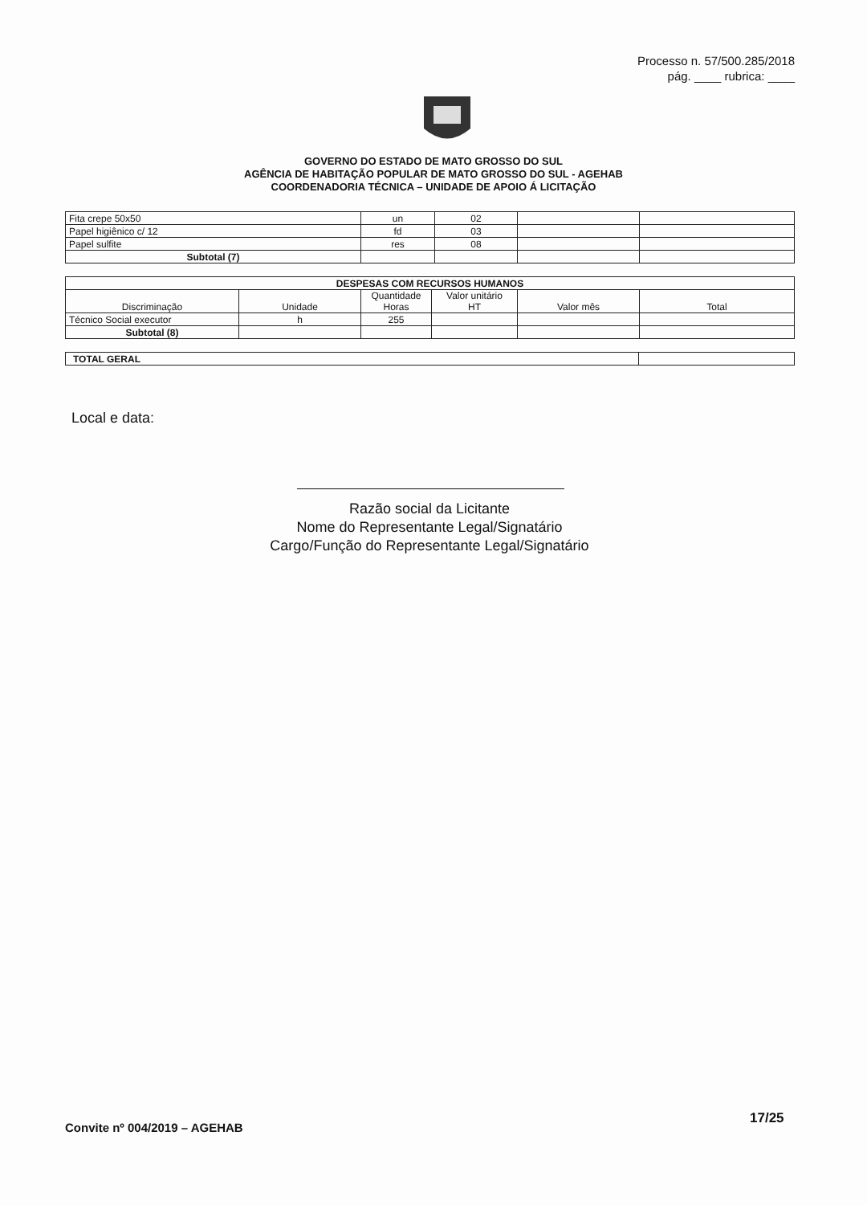Processo n. 57/500.285/2018
pág. ____ rubrica: ____
GOVERNO DO ESTADO DE MATO GROSSO DO SUL
AGÊNCIA DE HABITAÇÃO POPULAR DE MATO GROSSO DO SUL - AGEHAB
COORDENADORIA TÉCNICA – UNIDADE DE APOIO Á LICITAÇÃO
| Fita crepe 50x50 | un | 02 | | |
| Papel higiênico c/ 12 | fd | 03 | | |
| Papel sulfite | res | 08 | | |
| Subtotal (7) | | | | |
| DESPESAS COM RECURSOS HUMANOS | | | | | |
| --- | --- | --- | --- | --- | --- |
| Discriminação | Unidade | Quantidade Horas | Valor unitário HT | Valor mês | Total |
| Técnico Social executor | h | 255 | | | |
| Subtotal (8) | | | | | |
| TOTAL GERAL | |
Local e data:
Razão social da Licitante
Nome do Representante Legal/Signatário
Cargo/Função do Representante Legal/Signatário
Convite nº 004/2019 – AGEHAB
17/25